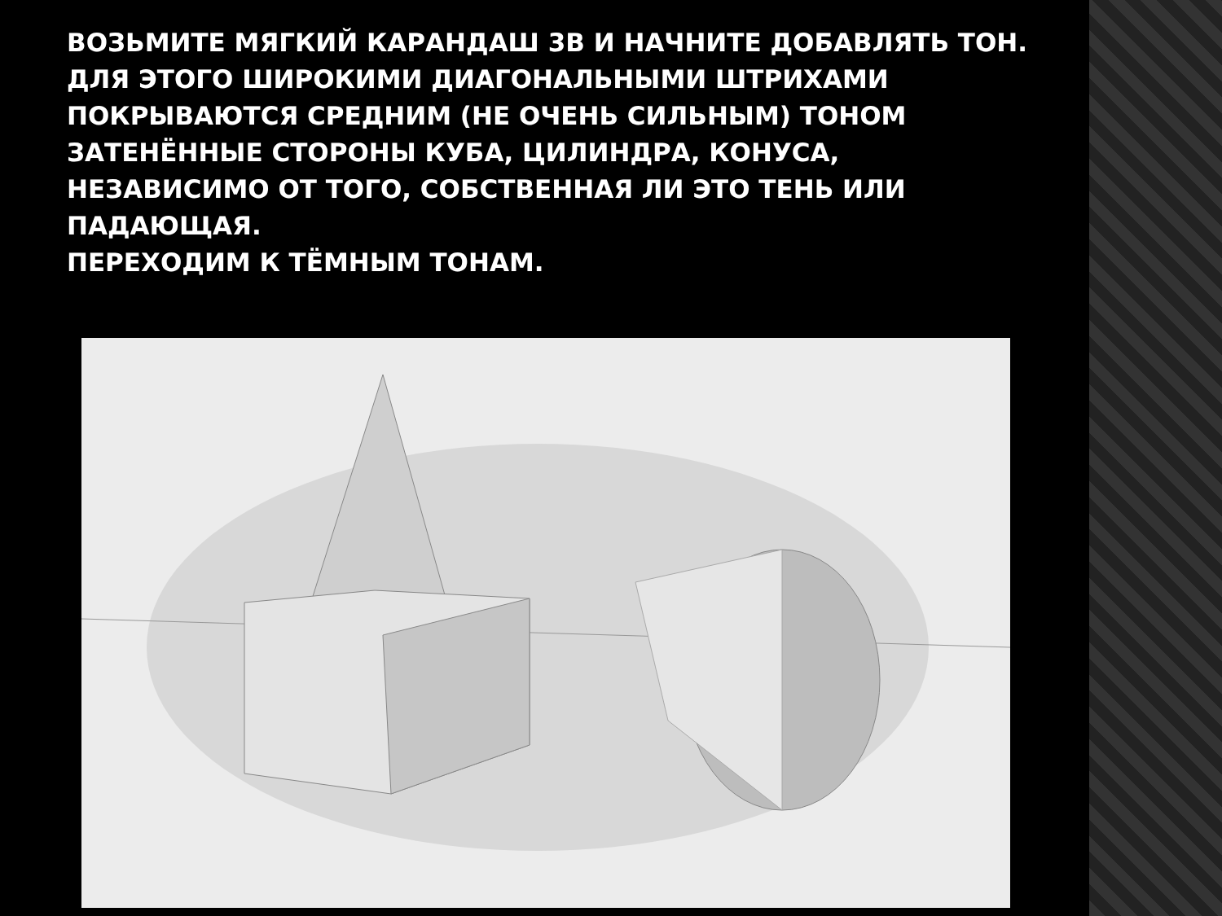ВОЗЬМИТЕ МЯГКИЙ КАРАНДАШ 3В И НАЧНИТЕ ДОБАВЛЯТЬ ТОН.
ДЛЯ ЭТОГО ШИРОКИМИ ДИАГОНАЛЬНЫМИ ШТРИХАМИ
ПОКРЫВАЮТСЯ СРЕДНИМ (НЕ ОЧЕНЬ СИЛЬНЫМ) ТОНОМ
ЗАТЕНЁННЫЕ СТОРОНЫ КУБА, ЦИЛИНДРА, КОНУСА,
НЕЗАВИСИМО ОТ ТОГО, СОБСТВЕННАЯ ЛИ ЭТО ТЕНЬ ИЛИ
ПАДАЮЩАЯ.
ПЕРЕХОДИМ К ТЁМНЫМ ТОНАМ.